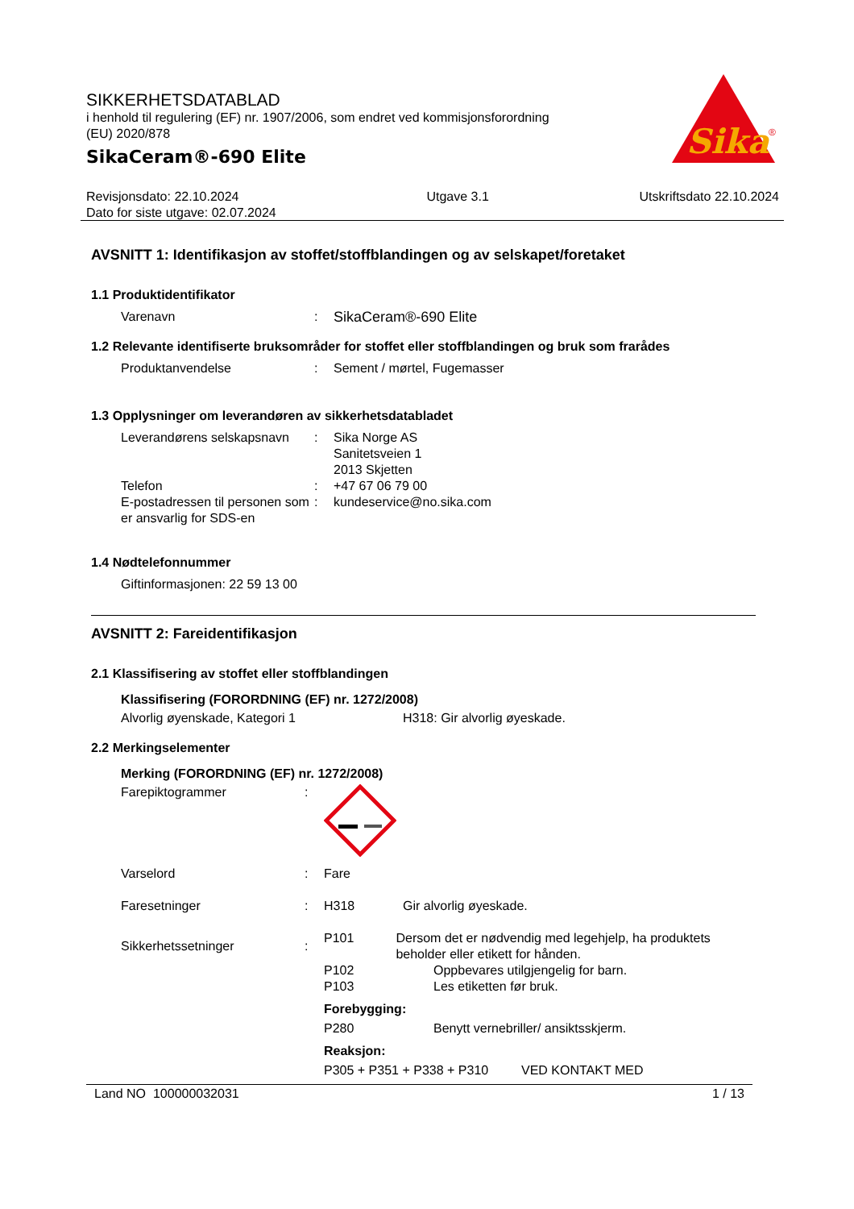SIKKERHETSDATABLAD
i henhold til regulering (EF) nr. 1907/2006, som endret ved kommisjonsforordning
(EU) 2020/878
SikaCeram®-690 Elite
Sika
®
Revisjonsdato: 22.10.2024
Dato for siste utgave: 02.07.2024
Utgave 3.1 Utskriftsdato 22.10.2024
AVSNITT 1: Identifikasjon av stoffet/stoffblandingen og av selskapet/foretaket
1.1 Produktidentifikator
Varenavn : SikaCeram®-690 Elite
1.2 Relevante identifiserte bruksområder for stoffet eller stoffblandingen og bruk som frarådes
Produktanvendelse : Sement / mørtel, Fugemasser
1.3 Opplysninger om leverandøren av sikkerhetsdatabladet
Leverandørens selskapsnavn
: Sika Norge AS
Sanitetsveien 1
2013 Skjetten
Telefon : +47 67 06 79 00
E-postadressen til personen som er ansvarlig for SDS-en
: kundeservice@no.sika.com
1.4 Nødtelefonnummer
Giftinformasjonen: 22 59 13 00
AVSNITT 2: Fareidentifikasjon
2.1 Klassifisering av stoffet eller stoffblandingen
Klassifisering (FORORDNING (EF) nr. 1272/2008)
Alvorlig øyenskade, Kategori 1 H318: Gir alvorlig øyeskade.
2.2 Merkingselementer
Merking (FORORDNING (EF) nr. 1272/2008)
Farepiktogrammer :
Varselord : Fare
Faresetninger : H318 Gir alvorlig øyeskade.
Sikkerhetssetninger :
P101 Dersom det er nødvendig med legehjelp, ha produktets beholder eller etikett for hånden.
P102 Oppbevares utilgjengelig for barn.
P103 Les etiketten før bruk.
Forebygging:
P280 Benytt vernebriller/ ansiktsskjerm.
Reaksjon:
P305 + P351 + P338 + P310 VED KONTAKT MED
Land NO 100000032031 1 / 13